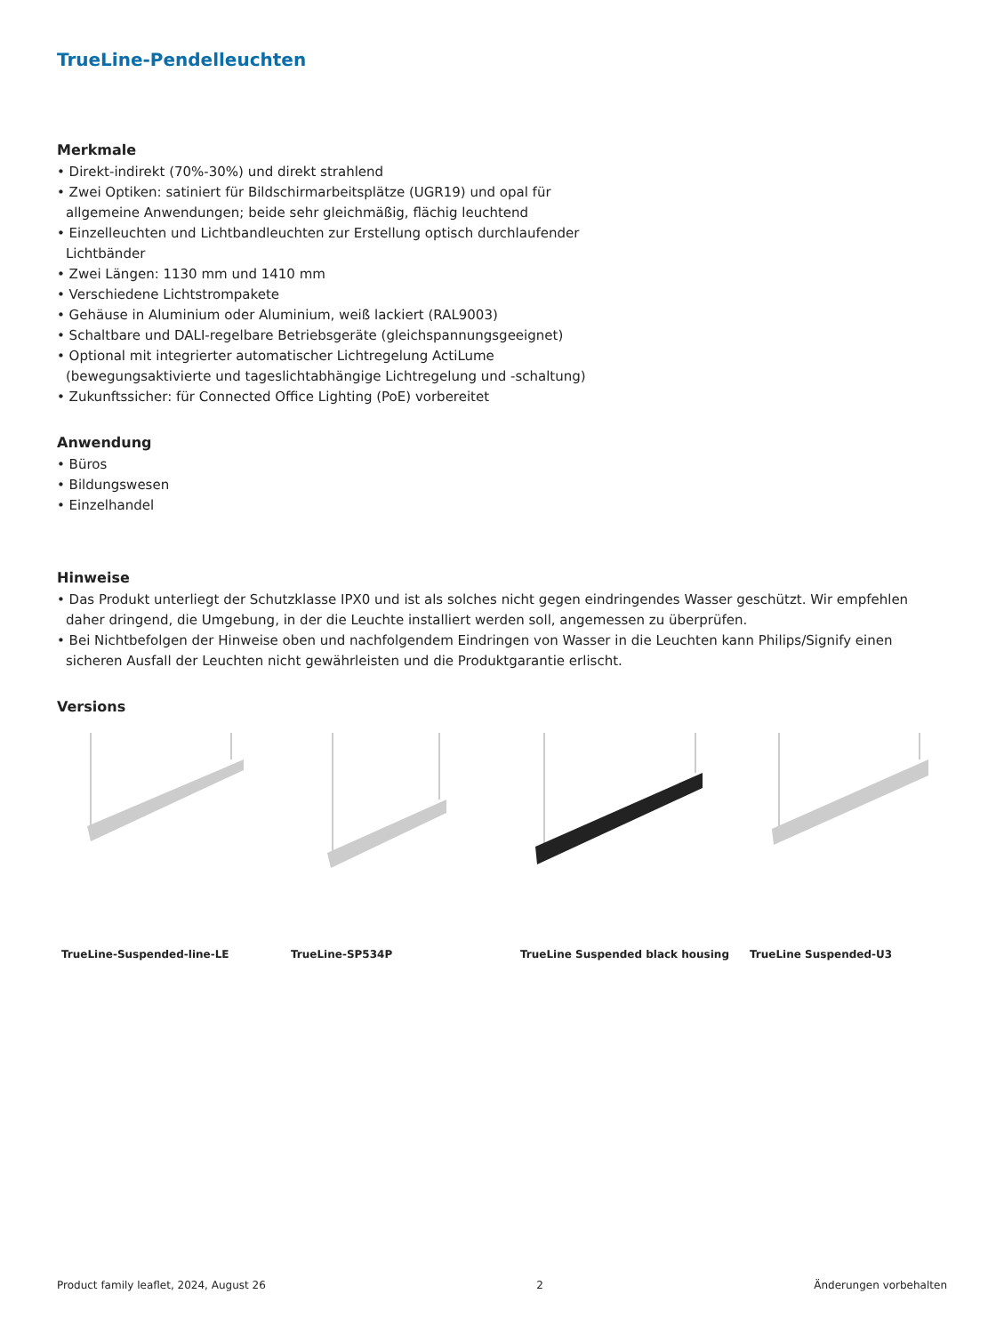TrueLine-Pendelleuchten
Merkmale
• Direkt-indirekt (70%-30%) und direkt strahlend
• Zwei Optiken: satiniert für Bildschirmarbeitsplätze (UGR19) und opal für allgemeine Anwendungen; beide sehr gleichmäßig, flächig leuchtend
• Einzelleuchten und Lichtbandleuchten zur Erstellung optisch durchlaufender Lichtbänder
• Zwei Längen: 1130 mm und 1410 mm
• Verschiedene Lichtstrompakete
• Gehäuse in Aluminium oder Aluminium, weiß lackiert (RAL9003)
• Schaltbare und DALI-regelbare Betriebsgeräte (gleichspannungsgeeignet)
• Optional mit integrierter automatischer Lichtregelung ActiLume (bewegungsaktivierte und tageslichtabhängige Lichtregelung und -schaltung)
• Zukunftssicher: für Connected Office Lighting (PoE) vorbereitet
Anwendung
• Büros
• Bildungswesen
• Einzelhandel
Hinweise
• Das Produkt unterliegt der Schutzklasse IPX0 und ist als solches nicht gegen eindringendes Wasser geschützt. Wir empfehlen daher dringend, die Umgebung, in der die Leuchte installiert werden soll, angemessen zu überprüfen.
• Bei Nichtbefolgen der Hinweise oben und nachfolgendem Eindringen von Wasser in die Leuchten kann Philips/Signify einen sicheren Ausfall der Leuchten nicht gewährleisten und die Produktgarantie erlischt.
Versions
TrueLine-Suspended-line-LE TrueLine-SP534P TrueLine Suspended black housing
TrueLine Suspended-U3
Product family leaflet, 2024, August 26 2 Änderungen vorbehalten